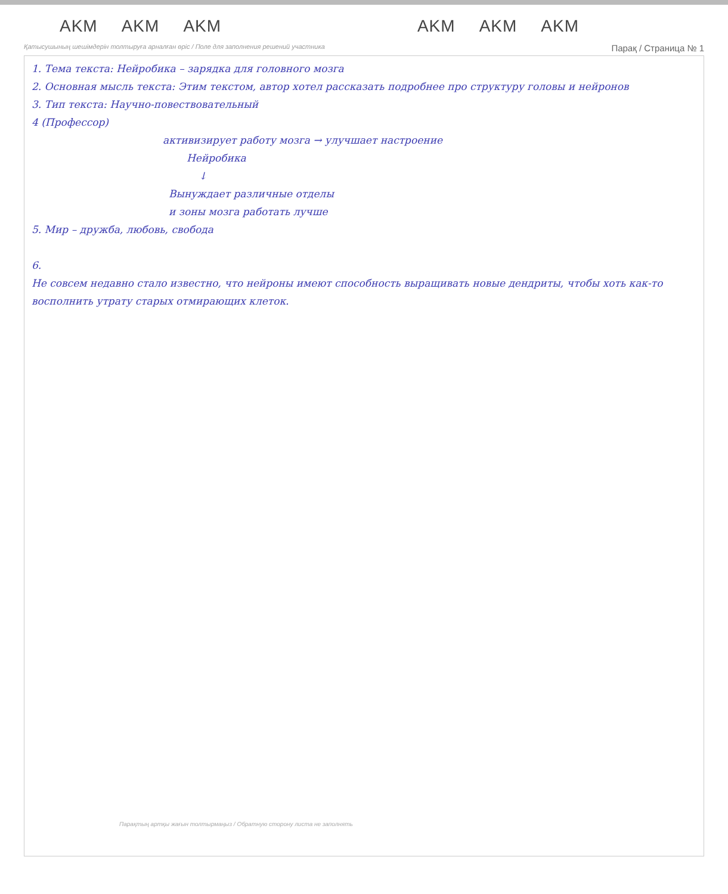AKM AKM AKM AKM AKM AKM
Қатысушының шешімдерін толтыруға арналған өріс / Поле для заполнения решений участника Парақ / Страница № 1
1. Тема текста: Нейробика – зарядка для головного мозга
2. Основная мысль текста: Этим текстом, автор хотел рассказать подробнее про структуру головы и нейронов
3. Тип текста: Научно-повествовательный
4 (Профессор)
активизирует работу мозга → улучшает настроение
Нейробика
↓
Вынуждает различные отделы
и зоны мозга работать лучше
5. Мир – дружба, любовь, свобода
6.
Не совсем недавно стало известно, что нейроны имеют способность выращивать новые дендриты, чтобы хоть как-то восполнить утрату старых отмирающих клеток.
Парақтың артқы жағын толтырмаңыз / Обратную сторону листа не заполнять